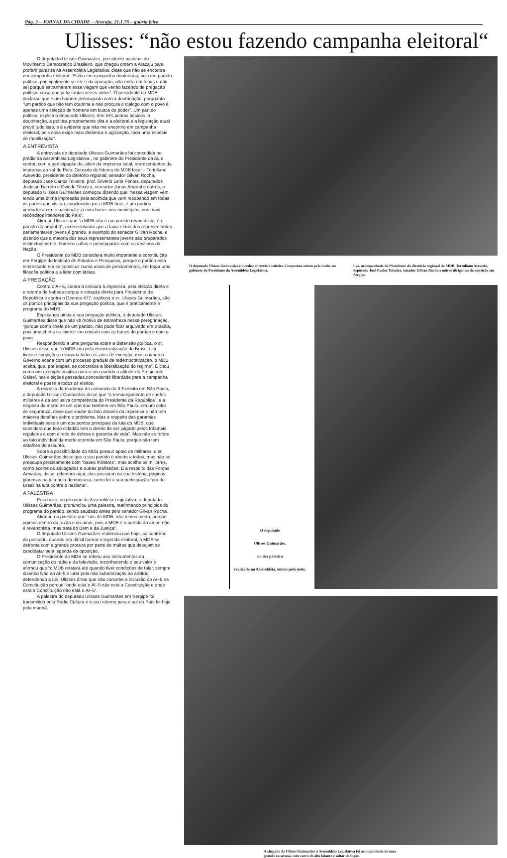Pág. 3 – JORNAL DA CIDADE – Aracaju, 21.1.76 – quarta feira
Ulisses: “não estou fazendo campanha eleitoral“
O deputado Ulisses Guimarães, presidente nacional do Movimento Democrático Brasileiro, que chegou ontem a Aracaju para proferir palestra na Assembléia Legislativa, disse que não se encontra em campanha eleitoral. “Estou em campanha doutrinária, pois um partido político, principalmente se ele é da oposição, não entra em férias e não sei porque estranharam essa viagem que venho fazendo de pregação política, coisa que já fiz tantas vezes antes”. O presidente do MDB declarou que é um homem preocupado com a doutrinação, porquanto “um partido que não tem doutrina e não procura o diálogo com o povo é apenas uma seleção de homens em busca do poder”. Um partido político, explica o deputado Ulisses, tem três pontos básicos: a doutrinação, a política propriamente dita e a eleitoral,e a legislação atual prevê tudo isso, e é evidente que não me encontro em campanha eleitoral, pois essa exige mais dinâmica e agilização, toda uma espécie de mobilização”.
A ENTREVISTA
A entrevista do deputado Ulisses Guimarães foi concedida no prédio da Assembléia Legislativa , no gabinete do Presidente da AL e contou com a participação de, além da imprensa local, representantes da imprensa do sul do País. Cercado de líderes do MDB local – Tertuliano Azevedo, presidente do diretório regional; senador Gilvan Rocha, deputado José Carlos Teixeira, prof. Silvério Leite Fontes, deputados Jackson Barreto e Oviedo Teixeira, vereador Jonas Amaral e outros, o deputado Ulisses Guimarães começou dizendo que “nessa viagem vem tendo uma ótima impressão pela acolhida que vem recebendo em todas as partes que visitou, concluindo que o MDB hoje, é um partido verdadeiramente nacional e já com bases nos municípios, nos mais recônditos interiores do País”.
Afirmou Ulisses que “o MDB não é um partido revanchista, é o partido do amanhã”, acrescentando que a faixa etária dos representantes parlamentares jovens é grande, a exemplo do senador Gilvan Rocha, e dizendo que a maioria dos seus representantes jovens são preparados intelectualmente, homens cultos e preocupados com os destinos da Nação.
O Presidente do MDB considera muito importante a constituição em Sergipe do Instituto de Estudos e Pesquisas, porque o partido está interessado em se constituir numa usina de pensamentos, em forjar uma filosofia política e a lidar com idéias.
A PREGAÇÃO
Contra o AI–5, contra a censura à imprensa, pela eleição direta e o retorno do habeas-corpus e votação direta para Presidente da República e contra o Decreto 477, explicou o sr. Ulisses Guimarães, são os pontos principais da sua pregação política, que é praticamente o programa do MDB.
Explicando ainda a sua pregação política, o deputado Ulisses Guimarães disse que não vê motivo de estranheza nessa peregrinação, “porque como chefe de um partido, não pode ficar arquivado em Brasília, pois uma chefia se exerce em contato com as bases do partido e com o povo.
Respondendo a uma pergunta sobre a distensão política, o sr. Ulisses disse que “o MDB luta pela democratização do Brasil, e se tivesse condições revogaria todos os atos de exceção, mas quando o Governo acena com um processo gradual de redemocratização, o MDB aceita, que, por etapas, se concretize a liberalização do regime”. E citou como um exemplo positivo para o seu partido a atitude do Presidente Geisel, nas eleições passadas,concedendo liberdade para a campanha eleitoral e posse a todos os eleitos.
A respeito da mudança do comando do II Exército em São Paulo, o deputado Ulisses Guimarães disse que “o remanejamento de chefes militares é da exclusiva competência do Presidente da República”, e a respeito da morte de um operário também em São Paulo, em um setor de segurança, disse que soube do fato através da imprensa e não tem maiores detalhes sobre o problema. Mas a respeito das garantias individuais esse é um dos pontos principais da luta do MDB, que considera que todo cidadão tem o direito de ser julgado pelos tribunais regulares e com direito de defesa e garantia de vida”. Mas não se refere ao fato individual da morte ocorrida em São Paulo, porque não tem detalhes do assunto.
Sobre a possibilidade do MDB possuir apoio de militares, o sr. Ulisses Guimarães disse que o seu partido é aberto a todos, mas não se preocupa precisamente com “bases militares”, mas acolhe os militares, como acolhe os advogados e outras profissões. E a respeito das Forças Armadas, disse, relembro aqui, elas possuem na sua história, páginas gloriosas na luta pela democracia, como foi a sua participação fora do Brasil na luta contra o nazismo”.
A PALESTRA
Pela noite, no plenário da Assembléia Legislativa, o deputado Ulisses Guimarães, pronunciou uma palestra, reafirmando princípios do programa do partido, sendo saudado antes pelo senador Gilvan Rocha.
Afirmou na palestra que “nós do MDB, não temos medo, porque agimos dentro da razão e do amor, pois o MDB é o partido do amor, não é revanchista, mas trata do Bem e da Justiça”.
O deputado Ulisses Guimarães reafirmou que hoje, ao contrário do passado, quando era difícil formar a legenda eleitoral, o MDB se defronta com a grande procura por parte de muitos que desejam se candidatar pela legenda da oposição.
O Presidente do MDB se referiu aos instrumentos da comunicação do rádio e da televisão, reconhecendo o seu valor e afirmou que “o MDB relatará até quando tiver condições de falar, sempre dizendo Não ao AI–5 e lutar pela não subornização ao arbítrio, defendendo a Lei. Ulisses disse que não concebe a inclusão do AI–5 na Constituição porque “onde está o AI–5 não está a Constituição e onde está a Constituição não está o AI–5”.
A palestra do deputado Ulisses Guimarães em Sergipe foi transmitida pela Rádio Cultura e o seu retorno para o sul do País foi hoje pela manhã.
O deputado Ulisses Guimarães concedeu entrevista coletiva à imprensa ontem pela tarde, no gabinete do Presidente da Assembléia Legislativa,
tiva, acompanhado do Presidente do diretório regional do MDB, Tertuliano Azevedo, deputado José Carlos Teixeira, senador Gilvan Rocha e outros dirigentes da oposição em Sergipe.
O deputado
Ulisses Guimarães,
na sua palestra
realizada na Assembléia, ontem pela noite.
A chegada de Ulisses Guimarães à Assembléia Legislativa foi acompanhada de uma grande caravana, com carro de alto falante e soltar de fogos.